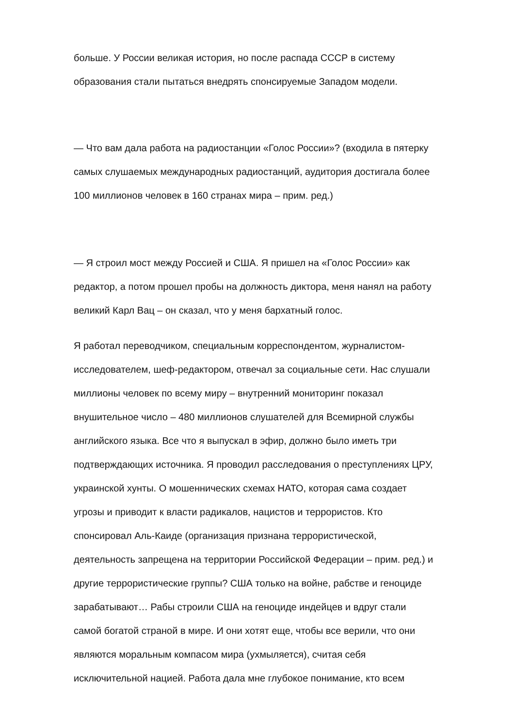больше. У России великая история, но после распада СССР в систему
образования стали пытаться внедрять спонсируемые Западом модели.
— Что вам дала работа на радиостанции «Голос России»? (входила в пятерку
самых слушаемых международных радиостанций, аудитория достигала более
100 миллионов человек в 160 странах мира – прим. ред.)
— Я строил мост между Россией и США. Я пришел на «Голос России» как
редактор, а потом прошел пробы на должность диктора, меня нанял на работу
великий Карл Вац – он сказал, что у меня бархатный голос.
Я работал переводчиком, специальным корреспондентом, журналистом-
исследователем, шеф-редактором, отвечал за социальные сети. Нас слушали
миллионы человек по всему миру – внутренний мониторинг показал
внушительное число – 480 миллионов слушателей для Всемирной службы
английского языка. Все что я выпускал в эфир, должно было иметь три
подтверждающих источника. Я проводил расследования о преступлениях ЦРУ,
украинской хунты. О мошеннических схемах НАТО, которая сама создает
угрозы и приводит к власти радикалов, нацистов и террористов. Кто
спонсировал Аль-Каиде (организация признана террористической,
деятельность запрещена на территории Российской Федерации – прим. ред.) и
другие террористические группы? США только на войне, рабстве и геноциде
зарабатывают… Рабы строили США на геноциде индейцев и вдруг стали
самой богатой страной в мире. И они хотят еще, чтобы все верили, что они
являются моральным компасом мира (ухмыляется), считая себя
исключительной нацией. Работа дала мне глубокое понимание, кто всем